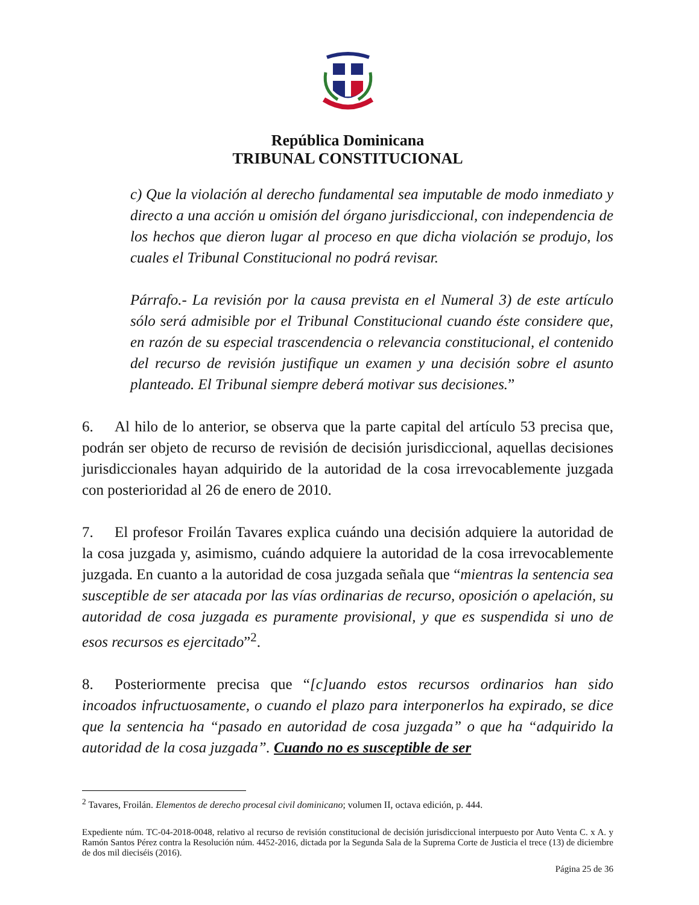República Dominicana
TRIBUNAL CONSTITUCIONAL
c) Que la violación al derecho fundamental sea imputable de modo inmediato y directo a una acción u omisión del órgano jurisdiccional, con independencia de los hechos que dieron lugar al proceso en que dicha violación se produjo, los cuales el Tribunal Constitucional no podrá revisar.
Párrafo.- La revisión por la causa prevista en el Numeral 3) de este artículo sólo será admisible por el Tribunal Constitucional cuando éste considere que, en razón de su especial trascendencia o relevancia constitucional, el contenido del recurso de revisión justifique un examen y una decisión sobre el asunto planteado. El Tribunal siempre deberá motivar sus decisiones.”
6. Al hilo de lo anterior, se observa que la parte capital del artículo 53 precisa que, podrán ser objeto de recurso de revisión de decisión jurisdiccional, aquellas decisiones jurisdiccionales hayan adquirido de la autoridad de la cosa irrevocablemente juzgada con posterioridad al 26 de enero de 2010.
7. El profesor Froilán Tavares explica cuándo una decisión adquiere la autoridad de la cosa juzgada y, asimismo, cuándo adquiere la autoridad de la cosa irrevocablemente juzgada. En cuanto a la autoridad de cosa juzgada señala que “mientras la sentencia sea susceptible de ser atacada por las vías ordinarias de recurso, oposición o apelación, su autoridad de cosa juzgada es puramente provisional, y que es suspendida si uno de esos recursos es ejercitado”<sup>2</sup>.
8. Posteriormente precisa que “[c]uando estos recursos ordinarios han sido incoados infructuosamente, o cuando el plazo para interponerlos ha expirado, se dice que la sentencia ha “pasado en autoridad de cosa juzgada” o que ha “adquirido la autoridad de la cosa juzgada”. Cuando no es susceptible de ser
<sup>2</sup> Tavares, Froilán. Elementos de derecho procesal civil dominicano; volumen II, octava edición, p. 444.
Expediente núm. TC-04-2018-0048, relativo al recurso de revisión constitucional de decisión jurisdiccional interpuesto por Auto Venta C. x A. y Ramón Santos Pérez contra la Resolución núm. 4452-2016, dictada por la Segunda Sala de la Suprema Corte de Justicia el trece (13) de diciembre de dos mil dieciséis (2016).
Página 25 de 36